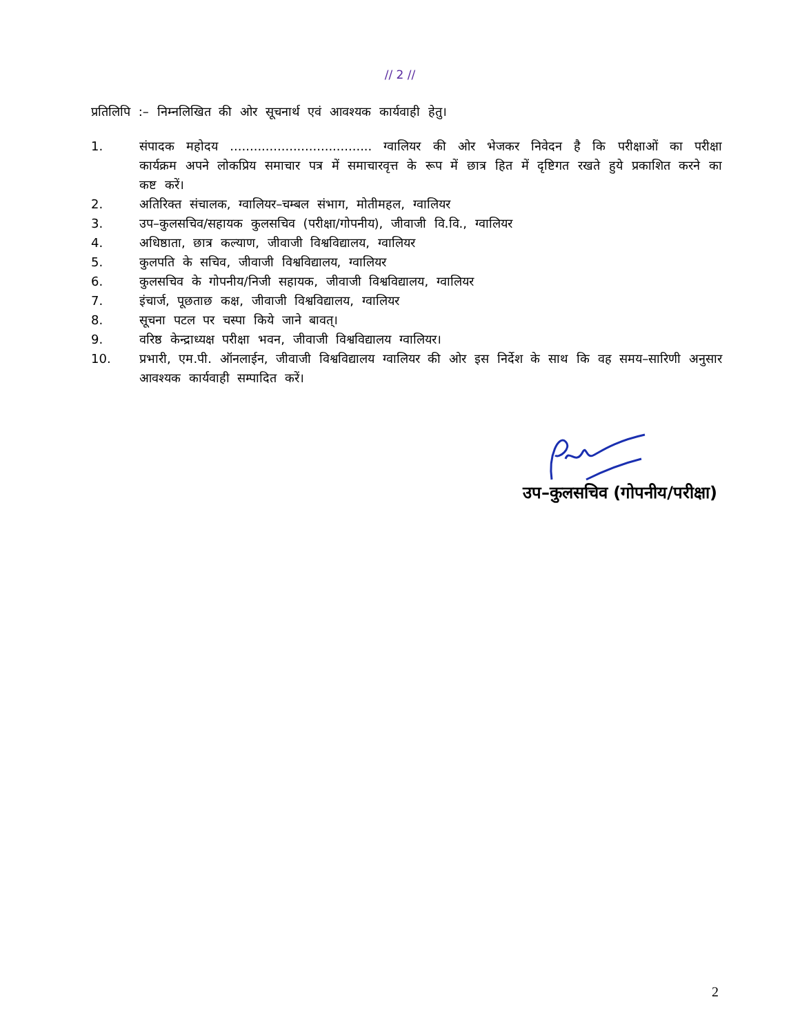// 2 //
प्रतिलिपि :– निम्नलिखित की ओर सूचनार्थ एवं आवश्यक कार्यवाही हेतु।
1. संपादक महोदय .................................... ग्वालियर की ओर भेजकर निवेदन है कि परीक्षाओं का परीक्षा कार्यक्रम अपने लोकप्रिय समाचार पत्र में समाचारवृत्त के रूप में छात्र हित में दृष्टिगत रखते हुये प्रकाशित करने का कष्ट करें।
2. अतिरिक्त संचालक, ग्वालियर–चम्बल संभाग, मोतीमहल, ग्वालियर
3. उप–कुलसचिव/सहायक कुलसचिव (परीक्षा/गोपनीय), जीवाजी वि.वि., ग्वालियर
4. अधिष्ठाता, छात्र कल्याण, जीवाजी विश्वविद्यालय, ग्वालियर
5. कुलपति के सचिव, जीवाजी विश्वविद्यालय, ग्वालियर
6. कुलसचिव के गोपनीय/निजी सहायक, जीवाजी विश्वविद्यालय, ग्वालियर
7. इंचार्ज, पूछताछ कक्ष, जीवाजी विश्वविद्यालय, ग्वालियर
8. सूचना पटल पर चस्पा किये जाने बावत्।
9. वरिष्ठ केन्द्राध्यक्ष परीक्षा भवन, जीवाजी विश्वविद्यालय ग्वालियर।
10. प्रभारी, एम.पी. ऑनलाईन, जीवाजी विश्वविद्यालय ग्वालियर की ओर इस निर्देश के साथ कि वह समय–सारिणी अनुसार आवश्यक कार्यवाही सम्पादित करें।
उप–कुलसचिव (गोपनीय/परीक्षा)
2